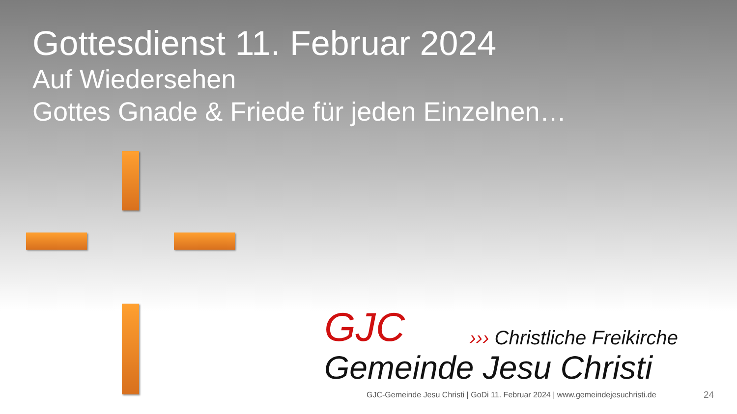Gottesdienst 11. Februar 2024
Auf Wiedersehen
Gottes Gnade & Friede für jeden Einzelnen…
GJC
››› Christliche Freikirche
Gemeinde Jesu Christi
GJC-Gemeinde Jesu Christi | GoDi 11. Februar 2024 | www.gemeindejesuchristi.de
24